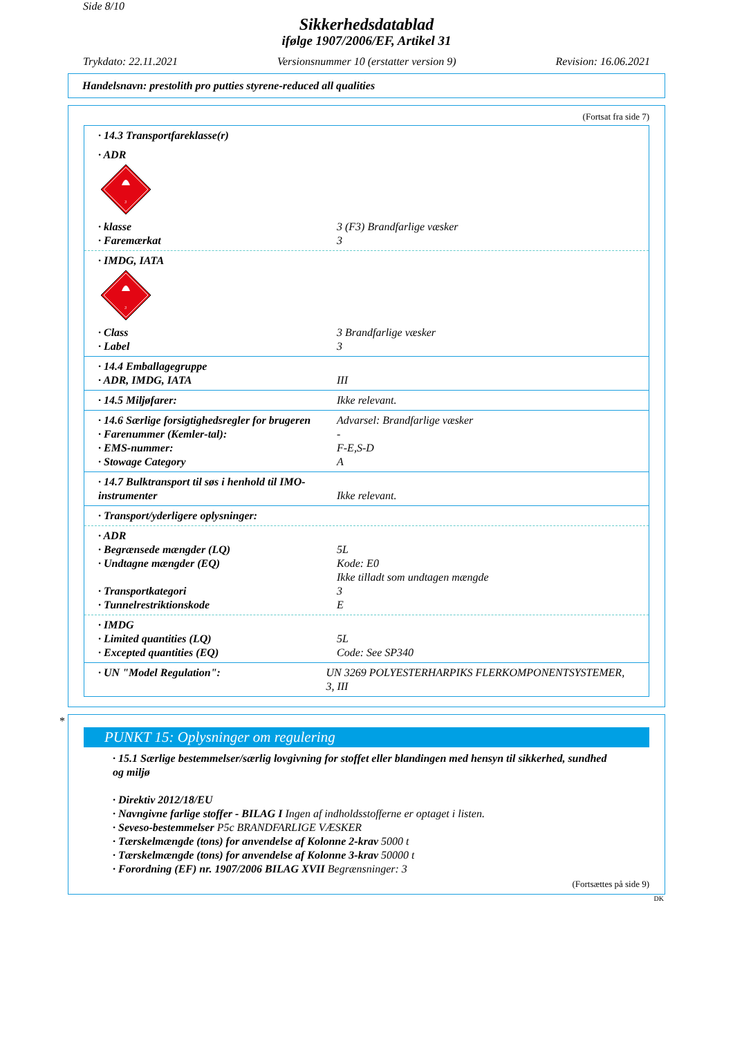Side 8/10
Sikkerhedsdatablad
ifølge 1907/2006/EF, Artikel 31
Trykdato: 22.11.2021 Versionsnummer 10 (erstatter version 9) Revision: 16.06.2021
Handelsnavn: prestolith pro putties styrene-reduced all qualities
(Fortsat fra side 7)
· 14.3 Transportfareklasse(r)
· ADR
3
· klasse 3 (F3) Brandfarlige væsker
· Faremærkat 3
· IMDG, IATA
3
· Class 3 Brandfarlige væsker
· Label 3
· 14.4 Emballagegruppe
· ADR, IMDG, IATA III
· 14.5 Miljøfarer: Ikke relevant.
· 14.6 Særlige forsigtighedsregler for brugeren Advarsel: Brandfarlige væsker
· Farenummer (Kemler-tal): -
· EMS-nummer: F-E,S-D
· Stowage Category A
· 14.7 Bulktransport til søs i henhold til IMO-instrumenter Ikke relevant.
· Transport/yderligere oplysninger:
· ADR
· Begrænsede mængder (LQ) 5L
· Undtagne mængder (EQ) Kode: E0
Ikke tilladt som undtagen mængde
· Transportkategori 3
· Tunnelrestriktionskode E
· IMDG
· Limited quantities (LQ) 5L
· Excepted quantities (EQ) Code: See SP340
· UN "Model Regulation": UN 3269 POLYESTERHARPIKS FLERKOMPONENTSYSTEMER, 3, III
*
PUNKT 15: Oplysninger om regulering
· 15.1 Særlige bestemmelser/særlig lovgivning for stoffet eller blandingen med hensyn til sikkerhed, sundhed og miljø
· Direktiv 2012/18/EU
· Navngivne farlige stoffer - BILAG I Ingen af indholdsstofferne er optaget i listen.
· Seveso-bestemmelser P5c BRANDFARLIGE VÆSKER
· Tærskelmængde (tons) for anvendelse af Kolonne 2-krav 5000 t
· Tærskelmængde (tons) for anvendelse af Kolonne 3-krav 50000 t
· Forordning (EF) nr. 1907/2006 BILAG XVII Begrænsninger: 3
(Fortsættes på side 9)
DK